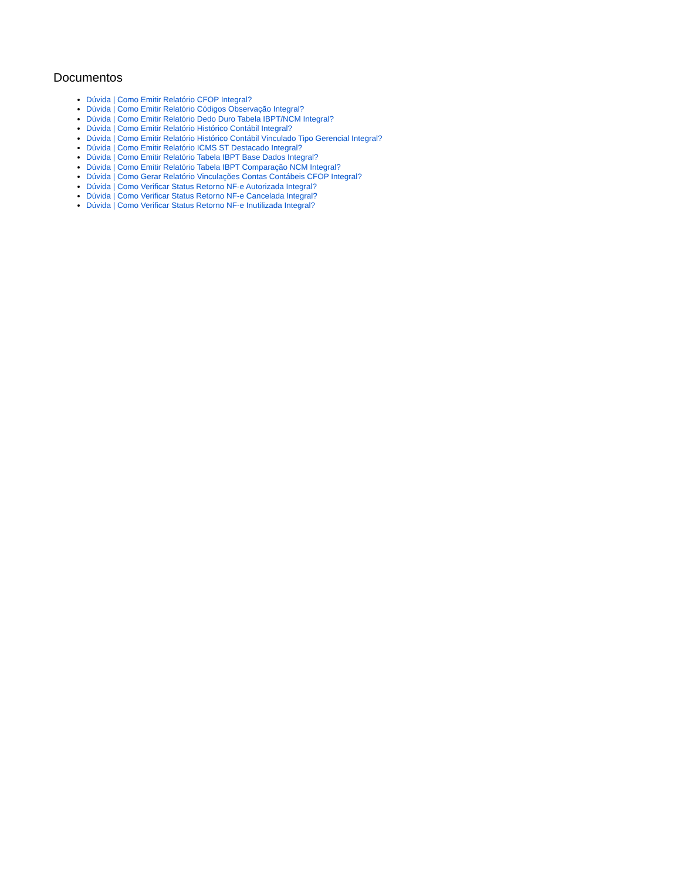Documentos
Dúvida | Como Emitir Relatório CFOP Integral?
Dúvida | Como Emitir Relatório Códigos Observação Integral?
Dúvida | Como Emitir Relatório Dedo Duro Tabela IBPT/NCM Integral?
Dúvida | Como Emitir Relatório Histórico Contábil Integral?
Dúvida | Como Emitir Relatório Histórico Contábil Vinculado Tipo Gerencial Integral?
Dúvida | Como Emitir Relatório ICMS ST Destacado Integral?
Dúvida | Como Emitir Relatório Tabela IBPT Base Dados Integral?
Dúvida | Como Emitir Relatório Tabela IBPT Comparação NCM Integral?
Dúvida | Como Gerar Relatório Vinculações Contas Contábeis CFOP Integral?
Dúvida | Como Verificar Status Retorno NF-e Autorizada Integral?
Dúvida | Como Verificar Status Retorno NF-e Cancelada Integral?
Dúvida | Como Verificar Status Retorno NF-e Inutilizada Integral?